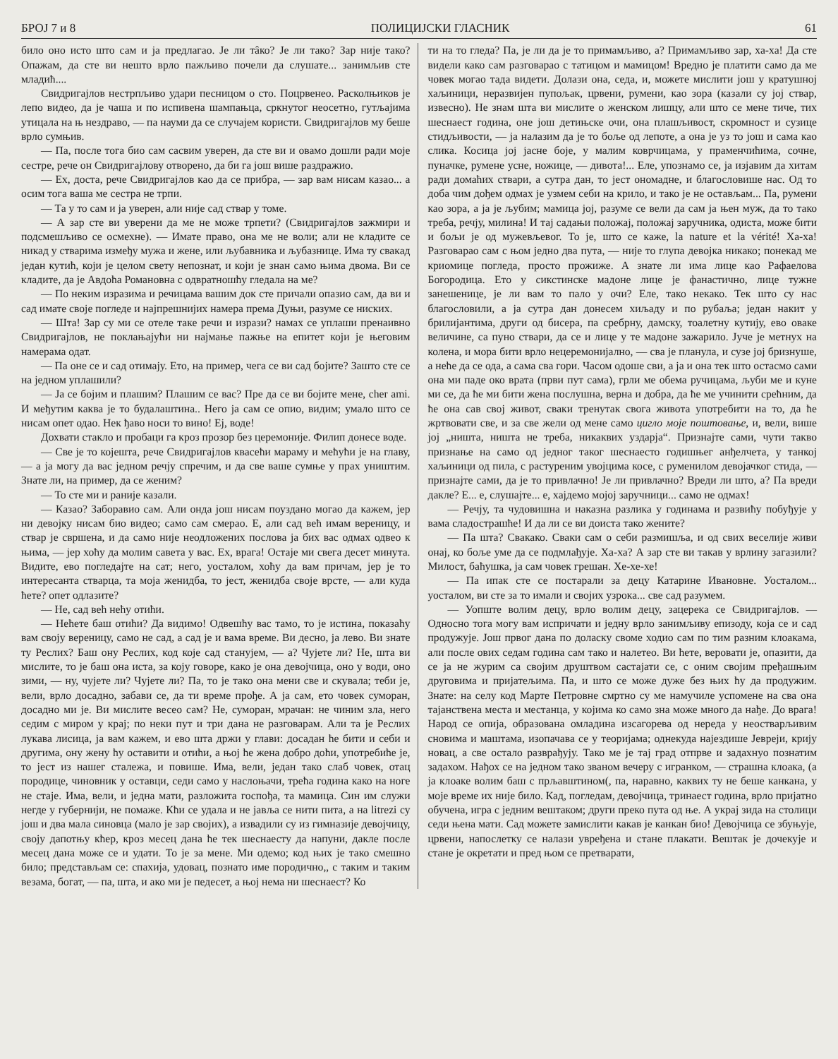БРОЈ 7 и 8 ПОЛИЦИЈСКИ ГЛАСНИК 61
било оно исто што сам и ја предлагао. Је ли тâко? Је ли тако? Зар није тако? Опажам, да сте ви нешто врло пажљиво почели да слушате... занимљив сте младић....
Свидригајлов нестрпљиво удари песницом о сто. Поцрвенео. Расколњиков је лепо видео, да је чаша и по испивена шампањца, сркнутог неосетно, гутљајима утицала на њ нездраво, — па науми да се случајем користи. Свидригајлов му беше врло сумњив.
— Па, после тога био сам сасвим уверен, да сте ви и овамо дошли ради моје сестре, рече он Свидригајлову отворено, да би га још више раздражио.
— Ех, доста, рече Свидригајлов као да се прибра, — зар вам нисам казао... а осим тога ваша ме сестра не трпи.
— Та у то сам и ја уверен, али није сад ствар у томе.
— А зар сте ви уверени да ме не може трпети? (Свидригајлов зажмири и подсмешљиво се осмехне). — Имате право, она ме не воли; али не кладите се никад у стварима између мужа и жене, или љубавника и љубазнице. Има ту свакад један кутић, који је целом свету непознат, и који је знан само њима двома. Ви се кладите, да је Авдоћа Романовна с одвратношћу гледала на ме?
— По неким изразима и речицама вашим док сте причали опазио сам, да ви и сад имате своје погледе и најпрешнијих намера према Дуњи, разуме се ниских.
— Шта! Зар су ми се отеле таке речи и изрази? намах се уплаши пренаивно Свидригајлов, не поклањајући ни најмање пажње на епитет који је његовим намерама одат.
— Па оне се и сад отимају. Ето, на пример, чега се ви сад бојите? Зашто сте се на једном уплашили?
— Ја се бојим и плашим? Плашим се вас? Пре да се ви бојите мене, cher ami. И међутим каква је то будалаштина.. Него ја сам се опио, видим; умало што се нисам опет одао. Нек ђаво носи то вино! Еј, воде!
Дохвати стакло и пробаци га кроз прозор без церемоније. Филип донесе воде.
— Све је то којешта, рече Свидригајлов квасећи мараму и мећући је на главу, — а ја могу да вас једном речју спречим, и да све ваше сумње у прах уништим. Знате ли, на пример, да се женим?
— То сте ми и раније казали.
— Казао? Заборавио сам. Али онда још нисам поуздано могао да кажем, јер ни девојку нисам био видео; само сам смерао. Е, али сад већ имам вереницу, и ствар је свршена, и да само није неодложених послова ја бих вас одмах одвео к њима, — јер хоћу да молим савета у вас. Ех, врага! Остаје ми свега десет минута. Видите, ево погледајте на сат; него, уосталом, хоћу да вам причам, јер је то интересанта стварца, та моја женидба, то јест, женидба своје врсте, — али куда ћете? опет одлазите?
— Не, сад већ нећу отићи.
— Нећете баш отићи? Да видимо! Одвешћу вас тамо, то је истина, показаћу вам своју вереницу, само не сад, а сад је и вама време. Ви десно, ја лево. Ви знате ту Реслих? Баш ону Реслих, код које сад станујем, — а? Чујете ли? Не, шта ви мислите, то је баш она иста, за коју говоре, како је она девојчица, оно у води, оно зими, — ну, чујете ли? Чујете ли? Па, то је тако она мени све и скувала; теби је, вели, врло досадно, забави се, да ти време прође. А ја сам, ето човек суморан, досадно ми је. Ви мислите весео сам? Не, суморан, мрачан: не чиним зла, него седим с миром у крај; по неки пут и три дана не разговарам. Али та је Реслих лукава лисица, ја вам кажем, и ево шта држи у глави: досадан ће бити и себи и другима, ону жену ћу оставити и отићи, а њој ће жена добро доћи, употребиће је, то јест из нашег сталежа, и повише. Има, вели, један тако слаб човек, отац породице, чиновник у оставци, седи само у наслоњачи, трећа година како на ноге не стаје. Има, вели, и једна мати, разложита госпођа, та мамица. Син им служи негде у губернији, не помаже. Кћи се удала и не јавља се нити пита, а на litrezi су још и два мала синовца (мало је зар својих), а извадили су из гимназије девојчицу, своју дапотњу кћер, кроз месец дана ће тек шеснаесту да напуни, дакле после месец дана може се и удати. То је за мене. Ми одемо; код њих је тако смешно било; представљам се: спахија, удовац, познато име породично,, с таким и таким везама, богат, — па, шта, и ако ми је педесет, а њој нема ни шеснаест? Ко
ти на то гледа? Па, је ли да је то примамљиво, а? Примамљиво зар, ха-ха! Да сте видели како сам разговарао с татицом и мамицом! Вредно је платити само да ме човек могао тада видети. Долази она, седа, и, можете мислити још у кратушној хаљиници, неразвијен пупољак, црвени, румени, као зора (казали су јој ствар, извесно). Не знам шта ви мислите о женском лишцу, али што се мене тиче, тих шеснаест година, оне још детињске очи, она плашљивост, скромност и сузице стидљивости, — ја налазим да је то боље од лепоте, а она је уз то још и сама као слика. Косица јој јасне боје, у малим коврчицама, у праменчићима, сочне, пуначке, румене усне, ножице, — дивота!... Еле, упознамо се, ја изјавим да хитам ради домаћих ствари, а сутра дан, то јест ономадне, и благословише нас. Од то доба чим дођем одмах је узмем себи на крило, и тако је не остављам... Па, румени као зора, а ја је љубим; мамица јој, разуме се вели да сам ја њен муж, да то тако треба, речју, милина! И тај садањи положај, положај заручника, одиста, може бити и бољи је од мужевљевог. То је, што се каже, la nature et la vérité! Ха-ха! Разговарао сам с њом једно два пута, — није то глупа девојка никако; понекад ме криомице погледа, просто прожиже. А знате ли има лице као Рафаелова Богородица. Ето у сикстинске мадоне лице је фанастично, лице тужне занешенице, је ли вам то пало у очи? Еле, тако некако. Тек што су нас благословили, а ја сутра дан донесем хиљаду и по рубаља; један накит у брилијантима, други од бисера, па сребрну, дамску, тоалетну кутију, ево оваке величине, са пуно ствари, да се и лице у те мадоне зажарило. Јуче је метнух на колена, и мора бити врло нецеремонијално, — сва је планула, и сузе јој бризнуше, а неће да се ода, а сама сва гори. Часом одоше сви, а ја и она тек што остасмо сами она ми паде око врата (први пут сама), грли ме обема ручицама, љуби ме и куне ми се, да ће ми бити жена послушна, верна и добра, да ће ме учинити срећним, да ће она сав свој живот, сваки тренутак свога живота употребити на то, да ће жртвовати све, и за све жели од мене само цигло моје поштовање, и, вели, више јој „ништа, ништа не треба, никаквих уздарја“. Признајте сами, чути такво признање на само од једног таког шеснаесто годишњег анђелчета, у танкој хаљиници од пила, с растуреним увојцима косе, с руменилом девојачког стида, — признајте сами, да је то привлачно! Је ли привлачно? Вреди ли што, а? Па вреди дакле? Е... е, слушајте... е, хајдемо мојој заручници... само не одмах!
— Речју, та чудовишна и наказна разлика у годинама и развићу побуђује у вама сладострашће! И да ли се ви доиста тако жените?
— Па шта? Свакако. Сваки сам о себи размишља, и од свих веселије живи онај, ко боље уме да се подмлађује. Ха-ха? А зар сте ви такав у врлину загазили? Милост, баћушка, ја сам човек грешан. Хе-хе-хе!
— Па ипак сте се постарали за децу Катарине Ивановне. Уосталом... уосталом, ви сте за то имали и својих узрока... све сад разумем.
— Уопште волим децу, врло волим децу, зацерека се Свидригајлов. — Односно тога могу вам испричати и једну врло занимљиву епизоду, која се и сад продужује. Још првог дана по доласку своме ходио сам по тим разним клоакама, али после ових седам година сам тако и налетео. Ви ћете, веровати је, опазити, да се ја не журим са својим друштвом састајати се, с оним својим пређашњим друговима и пријатељима. Па, и што се може дуже без њих ћу да продужим. Знате: на селу код Марте Петровне смртно су ме намучиле успомене на сва она тајанствена места и местанца, у којима ко само зна може много да нађе. До врага! Народ се опија, образована омладина изсагорева од нереда у неостварљивим сновима и маштама, изопачава се у теоријама; однекуда најездише Јевреји, крију новац, а све остало разврађују. Тако ме је тај град отпрве и задахнуо познатим задахом. Нађох се на једном тако званом вечеру с игранком, — страшна клоака, (а ја клоаке волим баш с прљавштином(, па, наравно, каквих ту не беше канкана, у моје време их није било. Кад, погледам, девојчица, тринаест година, врло пријатно обучена, игра с једним вештаком; други преко пута од ње. А украј зида на столици седи њена мати. Сад можете замислити какав је канкан био! Девојчица се збуњује, црвени, напослетку се налази увређена и стане плакати. Вештак је дочекује и стане је окретати и пред њом се претварати,